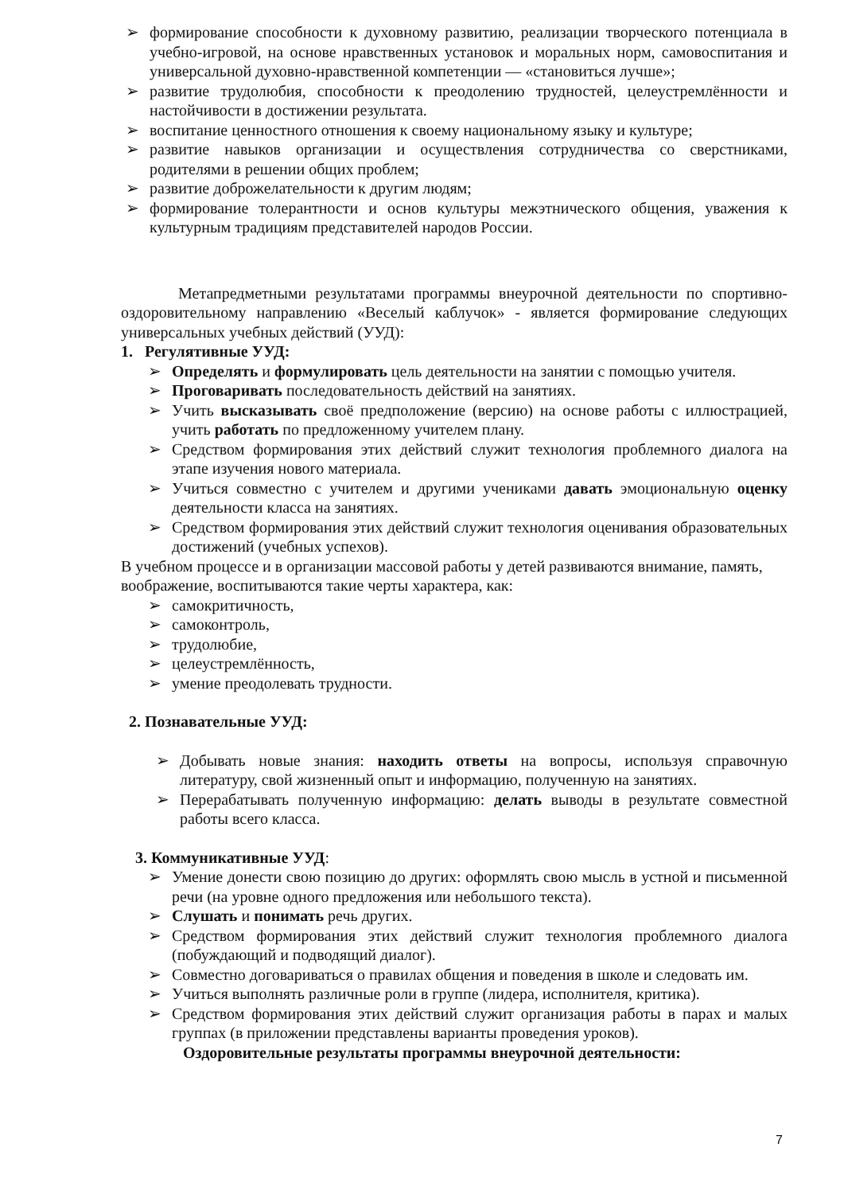➢ формирование способности к духовному развитию, реализации творческого потенциала в учебно-игровой, на основе нравственных установок и моральных норм, самовоспитания и универсальной духовно-нравственной компетенции — «становиться лучше»;
➢ развитие трудолюбия, способности к преодолению трудностей, целеустремлённости и настойчивости в достижении результата.
➢ воспитание ценностного отношения к своему национальному языку и культуре;
➢ развитие навыков организации и осуществления сотрудничества со сверстниками, родителями в решении общих проблем;
➢ развитие доброжелательности к другим людям;
➢ формирование толерантности и основ культуры межэтнического общения, уважения к культурным традициям представителей народов России.
Метапредметными результатами программы внеурочной деятельности по спортивно-оздоровительному направлению «Веселый каблучок» - является формирование следующих универсальных учебных действий (УУД):
1. Регулятивные УУД:
➢ Определять и формулировать цель деятельности на занятии с помощью учителя.
➢ Проговаривать последовательность действий на занятиях.
➢ Учить высказывать своё предположение (версию) на основе работы с иллюстрацией, учить работать по предложенному учителем плану.
➢ Средством формирования этих действий служит технология проблемного диалога на этапе изучения нового материала.
➢ Учиться совместно с учителем и другими учениками давать эмоциональную оценку деятельности класса на занятиях.
➢ Средством формирования этих действий служит технология оценивания образовательных достижений (учебных успехов).
В учебном процессе и в организации массовой работы у детей развиваются внимание, память, воображение, воспитываются такие черты характера, как:
➢ самокритичность,
➢ самоконтроль,
➢ трудолюбие,
➢ целеустремлённость,
➢ умение преодолевать трудности.
2. Познавательные УУД:
➢ Добывать новые знания: находить ответы на вопросы, используя справочную литературу, свой жизненный опыт и информацию, полученную на занятиях.
➢ Перерабатывать полученную информацию: делать выводы в результате совместной работы всего класса.
3. Коммуникативные УУД:
➢ Умение донести свою позицию до других: оформлять свою мысль в устной и письменной речи (на уровне одного предложения или небольшого текста).
➢ Слушать и понимать речь других.
➢ Средством формирования этих действий служит технология проблемного диалога (побуждающий и подводящий диалог).
➢ Совместно договариваться о правилах общения и поведения в школе и следовать им.
➢ Учиться выполнять различные роли в группе (лидера, исполнителя, критика).
➢ Средством формирования этих действий служит организация работы в парах и малых группах (в приложении представлены варианты проведения уроков).
Оздоровительные результаты программы внеурочной деятельности:
7